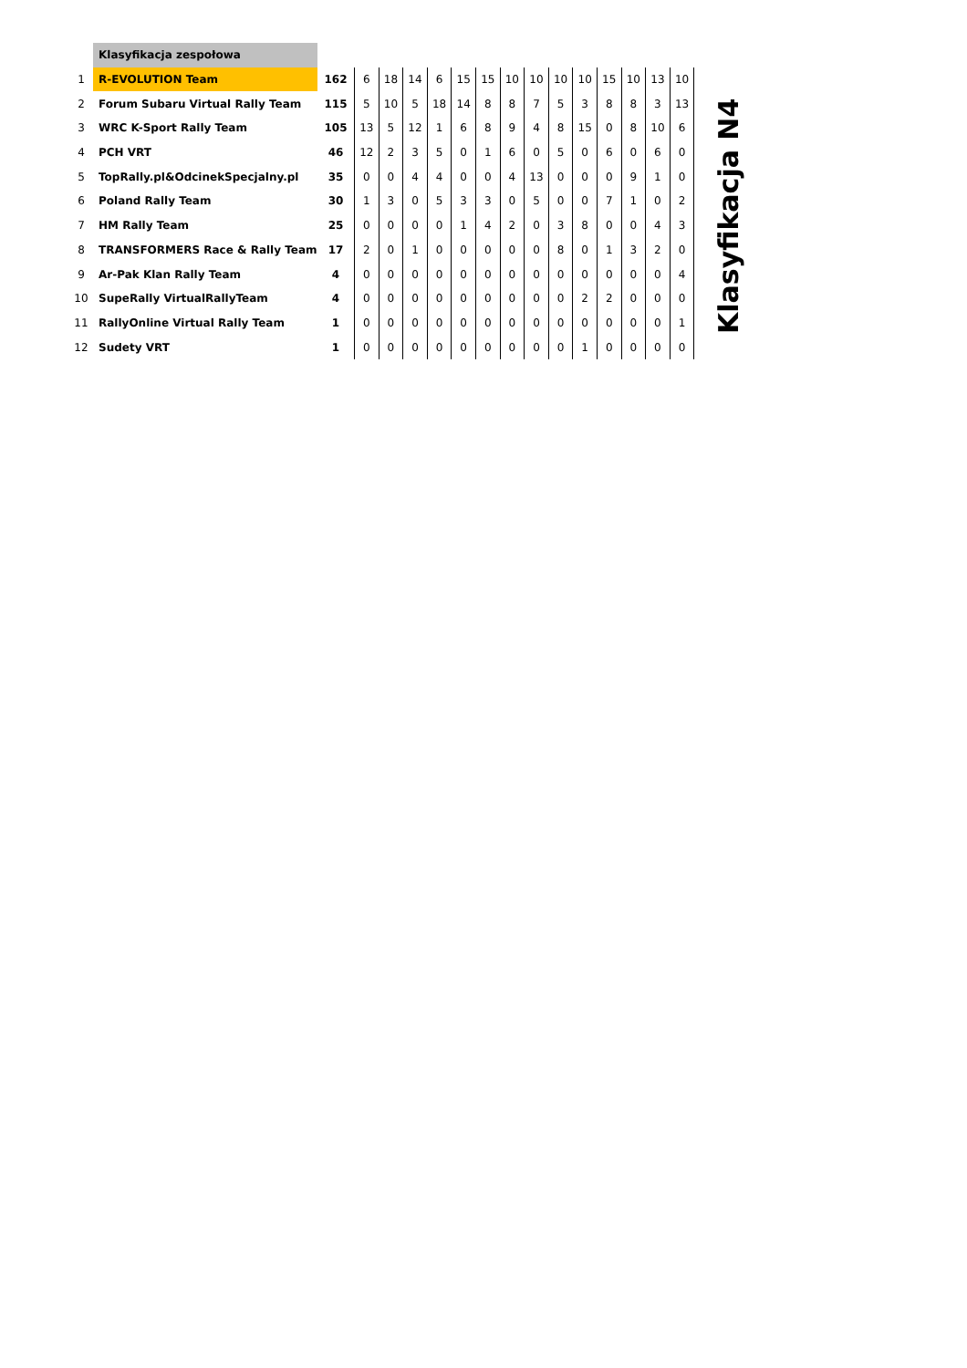| | Klasyfikacja zespołowa | | | | | | | | | | | | | | | |
| 1 | R-EVOLUTION Team | 162 | 6 | 18 | 14 | 6 | 15 | 15 | 10 | 10 | 10 | 10 | 15 | 10 | 13 | 10 |
| 2 | Forum Subaru Virtual Rally Team | 115 | 5 | 10 | 5 | 18 | 14 | 8 | 8 | 7 | 5 | 3 | 8 | 8 | 3 | 13 |
| 3 | WRC K-Sport Rally Team | 105 | 13 | 5 | 12 | 1 | 6 | 8 | 9 | 4 | 8 | 15 | 0 | 8 | 10 | 6 |
| 4 | PCH VRT | 46 | 12 | 2 | 3 | 5 | 0 | 1 | 6 | 0 | 5 | 0 | 6 | 0 | 6 | 0 |
| 5 | TopRally.pl&OdcinekSpecjalny.pl | 35 | 0 | 0 | 4 | 4 | 0 | 0 | 4 | 13 | 0 | 0 | 0 | 9 | 1 | 0 |
| 6 | Poland Rally Team | 30 | 1 | 3 | 0 | 5 | 3 | 3 | 0 | 5 | 0 | 0 | 7 | 1 | 0 | 2 |
| 7 | HM Rally Team | 25 | 0 | 0 | 0 | 0 | 1 | 4 | 2 | 0 | 3 | 8 | 0 | 0 | 4 | 3 |
| 8 | TRANSFORMERS Race & Rally Team | 17 | 2 | 0 | 1 | 0 | 0 | 0 | 0 | 0 | 8 | 0 | 1 | 3 | 2 | 0 |
| 9 | Ar-Pak Klan Rally Team | 4 | 0 | 0 | 0 | 0 | 0 | 0 | 0 | 0 | 0 | 0 | 0 | 0 | 0 | 4 |
| 10 | SupeRally VirtualRallyTeam | 4 | 0 | 0 | 0 | 0 | 0 | 0 | 0 | 0 | 0 | 2 | 2 | 0 | 0 | 0 |
| 11 | RallyOnline Virtual Rally Team | 1 | 0 | 0 | 0 | 0 | 0 | 0 | 0 | 0 | 0 | 0 | 0 | 0 | 0 | 1 |
| 12 | Sudety VRT | 1 | 0 | 0 | 0 | 0 | 0 | 0 | 0 | 0 | 0 | 1 | 0 | 0 | 0 | 0 |
Klasyfikacja N4